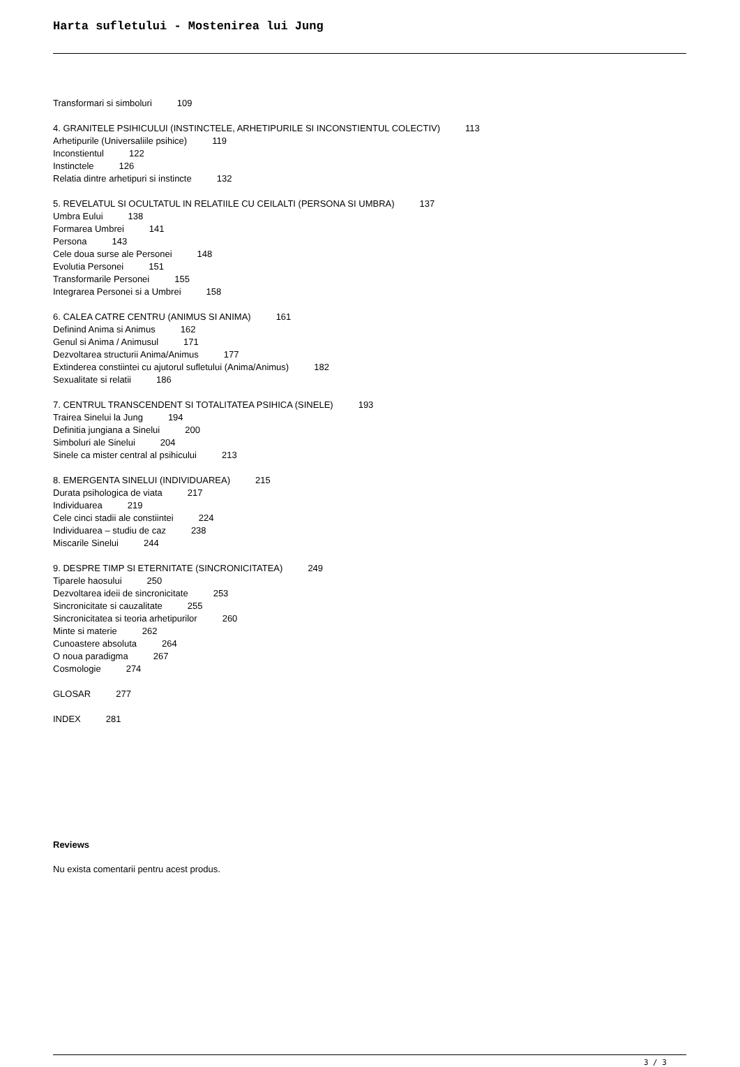Harta sufletului - Mostenirea lui Jung
Transformari si simboluri 109
4. GRANITELE PSIHICULUI (INSTINCTELE, ARHETIPURILE SI INCONSTIENTUL COLECTIV) 113
Arhetipurile (Universaliile psihice) 119
Inconstientul 122
Instinctele 126
Relatia dintre arhetipuri si instincte 132
5. REVELATUL SI OCULTATUL IN RELATIILE CU CEILALTI (PERSONA SI UMBRA) 137
Umbra Eului 138
Formarea Umbrei 141
Persona 143
Cele doua surse ale Personei 148
Evolutia Personei 151
Transformarile Personei 155
Integrarea Personei si a Umbrei 158
6. CALEA CATRE CENTRU (ANIMUS SI ANIMA) 161
Definind Anima si Animus 162
Genul si Anima / Animusul 171
Dezvoltarea structurii Anima/Animus 177
Extinderea constiintei cu ajutorul sufletului (Anima/Animus) 182
Sexualitate si relatii 186
7. CENTRUL TRANSCENDENT SI TOTALITATEA PSIHICA (SINELE) 193
Trairea Sinelui la Jung 194
Definitia jungiana a Sinelui 200
Simboluri ale Sinelui 204
Sinele ca mister central al psihicului 213
8. EMERGENTA SINELUI (INDIVIDUAREA) 215
Durata psihologica de viata 217
Individuarea 219
Cele cinci stadii ale constiintei 224
Individuarea – studiu de caz 238
Miscarile Sinelui 244
9. DESPRE TIMP SI ETERNITATE (SINCRONICITATEA) 249
Tiparele haosului 250
Dezvoltarea ideii de sincronicitate 253
Sincronicitate si cauzalitate 255
Sincronicitatea si teoria arhetipurilor 260
Minte si materie 262
Cunoastere absoluta 264
O noua paradigma 267
Cosmologie 274
GLOSAR 277
INDEX 281
Reviews
Nu exista comentarii pentru acest produs.
3 / 3